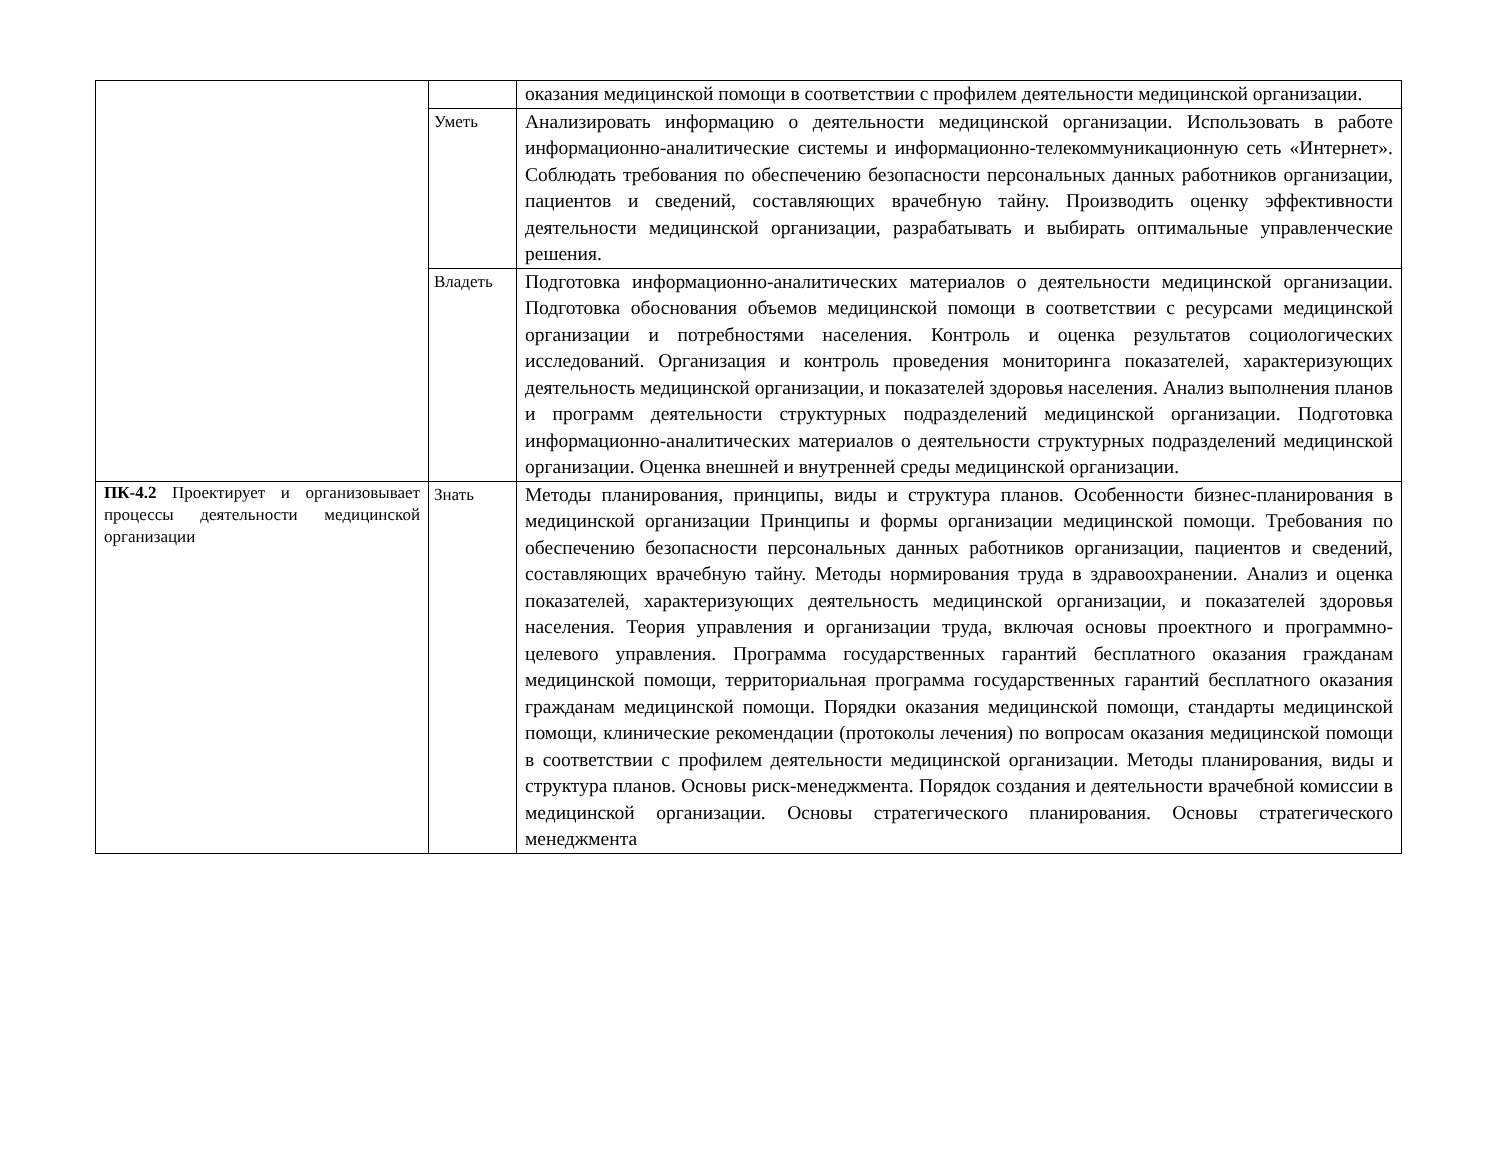| | | оказания медицинской помощи в соответствии с профилем деятельности медицинской организации. |
| | Уметь | Анализировать информацию о деятельности медицинской организации. Использовать в работе информационно-аналитические системы и информационно-телекоммуникационную сеть «Интернет». Соблюдать требования по обеспечению безопасности персональных данных работников организации, пациентов и сведений, составляющих врачебную тайну. Производить оценку эффективности деятельности медицинской организации, разрабатывать и выбирать оптимальные управленческие решения. |
| | Владеть | Подготовка информационно-аналитических материалов о деятельности медицинской организации. Подготовка обоснования объемов медицинской помощи в соответствии с ресурсами медицинской организации и потребностями населения. Контроль и оценка результатов социологических исследований. Организация и контроль проведения мониторинга показателей, характеризующих деятельность медицинской организации, и показателей здоровья населения. Анализ выполнения планов и программ деятельности структурных подразделений медицинской организации. Подготовка информационно-аналитических материалов о деятельности структурных подразделений медицинской организации. Оценка внешней и внутренней среды медицинской организации. |
| ПК-4.2 Проектирует и организовывает процессы деятельности медицинской организации | Знать | Методы планирования, принципы, виды и структура планов. Особенности бизнес-планирования в медицинской организации Принципы и формы организации медицинской помощи. Требования по обеспечению безопасности персональных данных работников организации, пациентов и сведений, составляющих врачебную тайну. Методы нормирования труда в здравоохранении. Анализ и оценка показателей, характеризующих деятельность медицинской организации, и показателей здоровья населения. Теория управления и организации труда, включая основы проектного и программно-целевого управления. Программа государственных гарантий бесплатного оказания гражданам медицинской помощи, территориальная программа государственных гарантий бесплатного оказания гражданам медицинской помощи. Порядки оказания медицинской помощи, стандарты медицинской помощи, клинические рекомендации (протоколы лечения) по вопросам оказания медицинской помощи в соответствии с профилем деятельности медицинской организации. Методы планирования, виды и структура планов. Основы риск-менеджмента. Порядок создания и деятельности врачебной комиссии в медицинской организации. Основы стратегического планирования. Основы стратегического менеджмента |